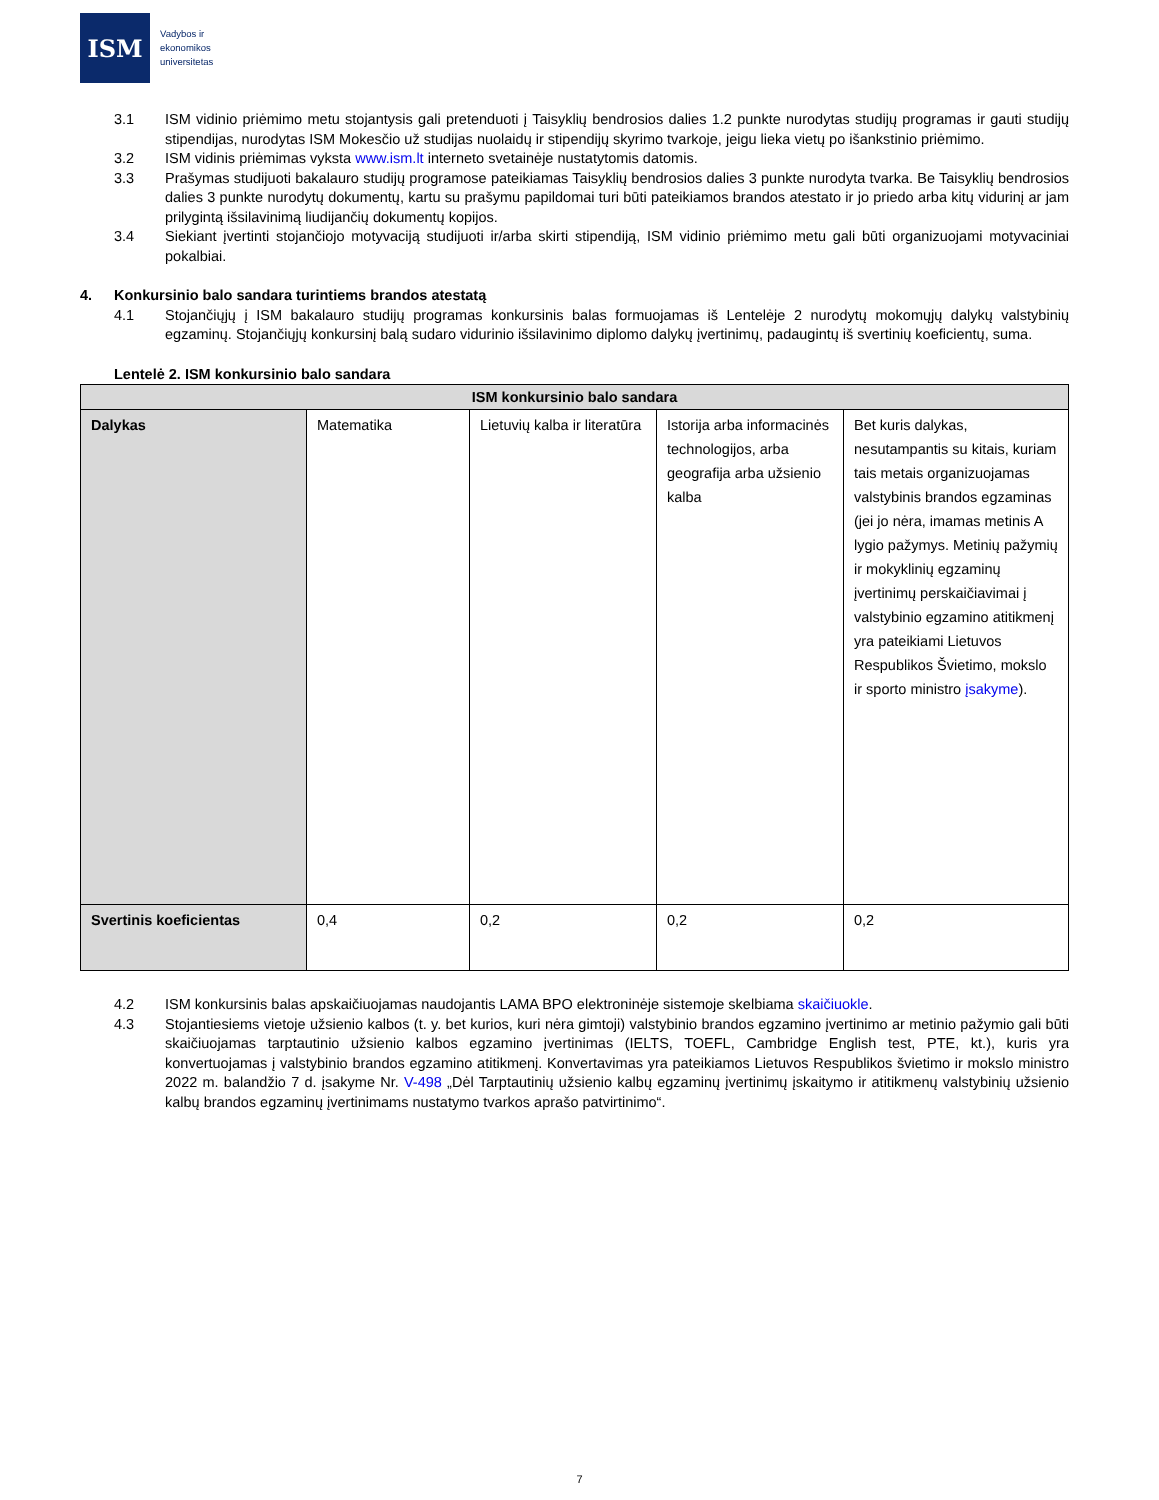ISM
Vadybos ir
ekonomikos
universitetas
3.1 ISM vidinio priėmimo metu stojantysis gali pretenduoti į Taisyklių bendrosios dalies 1.2 punkte nurodytas studijų programas ir gauti studijų stipendijas, nurodytas ISM Mokesčio už studijas nuolaidų ir stipendijų skyrimo tvarkoje, jeigu lieka vietų po išankstinio priėmimo.
3.2 ISM vidinis priėmimas vyksta www.ism.lt interneto svetainėje nustatytomis datomis.
3.3 Prašymas studijuoti bakalauro studijų programose pateikiamas Taisyklių bendrosios dalies 3 punkte nurodyta tvarka. Be Taisyklių bendrosios dalies 3 punkte nurodytų dokumentų, kartu su prašymu papildomai turi būti pateikiamos brandos atestato ir jo priedo arba kitų vidurinį ar jam prilygintą išsilavinimą liudijančių dokumentų kopijos.
3.4 Siekiant įvertinti stojančiojo motyvaciją studijuoti ir/arba skirti stipendiją, ISM vidinio priėmimo metu gali būti organizuojami motyvaciniai pokalbiai.
4. Konkursinio balo sandara turintiems brandos atestatą
4.1 Stojančiųjų į ISM bakalauro studijų programas konkursinis balas formuojamas iš Lentelėje 2 nurodytų mokomųjų dalykų valstybinių egzaminų. Stojančiųjų konkursinį balą sudaro vidurinio išsilavinimo diplomo dalykų įvertinimų, padaugintų iš svertinių koeficientų, suma.
Lentelė 2. ISM konkursinio balo sandara
| ISM konkursinio balo sandara | | | | |
| --- | --- | --- | --- | --- |
| Dalykas | Matematika | Lietuvių kalba ir literatūra | Istorija arba informacinės technologijos, arba geografija arba užsienio kalba | Bet kuris dalykas, nesutampantis su kitais, kuriam tais metais organizuojamas valstybinis brandos egzaminas (jei jo nėra, imamas metinis A lygio pažymys. Metinių pažymių ir mokyklinių egzaminų įvertinimų perskaičiavimai į valstybinio egzamino atitikmenį yra pateikiami Lietuvos Respublikos Švietimo, mokslo ir sporto ministro įsakyme ). |
| Svertinis koeficientas | 0,4 | 0,2 | 0,2 | 0,2 |
4.2 ISM konkursinis balas apskaičiuojamas naudojantis LAMA BPO elektroninėje sistemoje skelbiama skaičiuokle.
4.3 Stojantiesiems vietoje užsienio kalbos (t. y. bet kurios, kuri nėra gimtoji) valstybinio brandos egzamino įvertinimo ar metinio pažymio gali būti skaičiuojamas tarptautinio užsienio kalbos egzamino įvertinimas (IELTS, TOEFL, Cambridge English test, PTE, kt.), kuris yra konvertuojamas į valstybinio brandos egzamino atitikmenį. Konvertavimas yra pateikiamos Lietuvos Respublikos švietimo ir mokslo ministro 2022 m. balandžio 7 d. įsakyme Nr. V-498 „Dėl Tarptautinių užsienio kalbų egzaminų įvertinimų įskaitymo ir atitikmenų valstybinių užsienio kalbų brandos egzaminų įvertinimams nustatymo tvarkos aprašo patvirtinimo“.
7